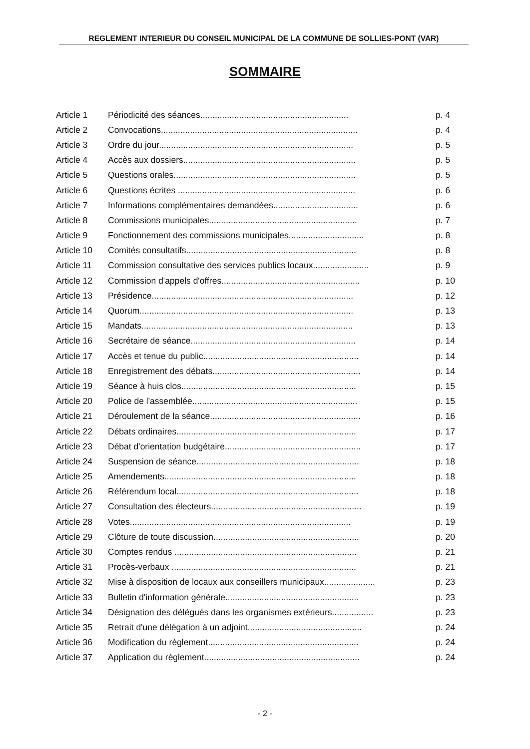REGLEMENT INTERIEUR DU CONSEIL MUNICIPAL DE LA COMMUNE DE SOLLIES-PONT (VAR)
SOMMAIRE
| Article 1 | Périodicité des séances............................................................. | p. 4 |
| Article 2 | Convocations................................................................................. | p. 4 |
| Article 3 | Ordre du jour................................................................................ | p. 5 |
| Article 4 | Accès aux dossiers....................................................................... | p. 5 |
| Article 5 | Questions orales........................................................................... | p. 5 |
| Article 6 | Questions écrites ......................................................................... | p. 6 |
| Article 7 | Informations complémentaires demandées................................... | p. 6 |
| Article 8 | Commissions municipales............................................................. | p. 7 |
| Article 9 | Fonctionnement des commissions municipales............................... | p. 8 |
| Article 10 | Comités consultatifs...................................................................... | p. 8 |
| Article 11 | Commission consultative des services publics locaux....................... | p. 9 |
| Article 12 | Commission d'appels d'offres......................................................... | p. 10 |
| Article 13 | Présidence................................................................................... | p. 12 |
| Article 14 | Quorum........................................................................................ | p. 13 |
| Article 15 | Mandats....................................................................................... | p. 13 |
| Article 16 | Secrétaire de séance.................................................................... | p. 14 |
| Article 17 | Accès et tenue du public................................................................ | p. 14 |
| Article 18 | Enregistrement des débats............................................................. | p. 14 |
| Article 19 | Séance à huis clos........................................................................ | p. 15 |
| Article 20 | Police de l'assemblée.................................................................... | p. 15 |
| Article 21 | Déroulement de la séance.............................................................. | p. 16 |
| Article 22 | Débats ordinaires.......................................................................... | p. 17 |
| Article 23 | Débat d'orientation budgétaire........................................................ | p. 17 |
| Article 24 | Suspension de séance................................................................... | p. 18 |
| Article 25 | Amendements............................................................................... | p. 18 |
| Article 26 | Référendum local........................................................................... | p. 18 |
| Article 27 | Consultation des électeurs.............................................................. | p. 19 |
| Article 28 | Votes........................................................................................... | p. 19 |
| Article 29 | Clôture de toute discussion............................................................ | p. 20 |
| Article 30 | Comptes rendus ........................................................................... | p. 21 |
| Article 31 | Procès-verbaux ............................................................................ | p. 21 |
| Article 32 | Mise à disposition de locaux aux conseillers municipaux..................... | p. 23 |
| Article 33 | Bulletin d'information générale....................................................... | p. 23 |
| Article 34 | Désignation des délégués dans les organismes extérieurs................. | p. 23 |
| Article 35 | Retrait d'une délégation à un adjoint............................................... | p. 24 |
| Article 36 | Modification du règlement.............................................................. | p. 24 |
| Article 37 | Application du règlement................................................................ | p. 24 |
- 2 -